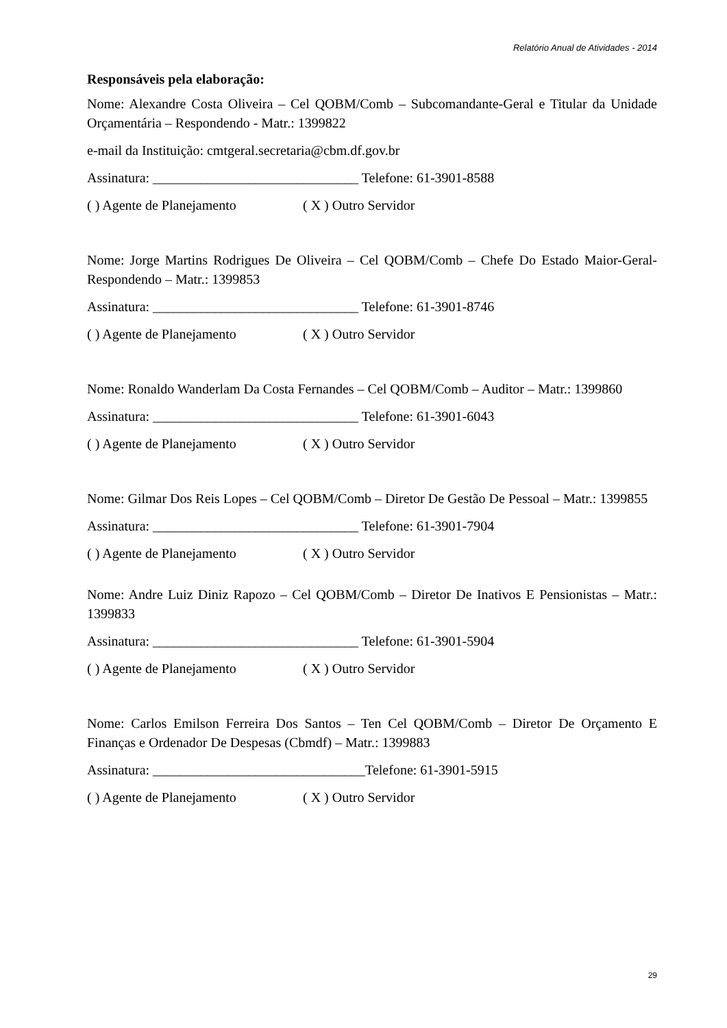Relatório Anual de Atividades - 2014
Responsáveis pela elaboração:
Nome: Alexandre Costa Oliveira – Cel QOBM/Comb – Subcomandante-Geral e Titular da Unidade Orçamentária – Respondendo - Matr.: 1399822
e-mail da Instituição: cmtgeral.secretaria@cbm.df.gov.br
Assinatura: ______________________________ Telefone: 61-3901-8588
( ) Agente de Planejamento ( X ) Outro Servidor
Nome: Jorge Martins Rodrigues De Oliveira – Cel QOBM/Comb – Chefe Do Estado Maior-Geral- Respondendo – Matr.: 1399853
Assinatura: ______________________________ Telefone: 61-3901-8746
( ) Agente de Planejamento ( X ) Outro Servidor
Nome: Ronaldo Wanderlam Da Costa Fernandes – Cel QOBM/Comb – Auditor – Matr.: 1399860
Assinatura: ______________________________ Telefone: 61-3901-6043
( ) Agente de Planejamento ( X ) Outro Servidor
Nome: Gilmar Dos Reis Lopes – Cel QOBM/Comb – Diretor De Gestão De Pessoal – Matr.: 1399855
Assinatura: ______________________________ Telefone: 61-3901-7904
( ) Agente de Planejamento ( X ) Outro Servidor
Nome: Andre Luiz Diniz Rapozo – Cel QOBM/Comb – Diretor De Inativos E Pensionistas – Matr.: 1399833
Assinatura: ______________________________ Telefone: 61-3901-5904
( ) Agente de Planejamento ( X ) Outro Servidor
Nome: Carlos Emilson Ferreira Dos Santos – Ten Cel QOBM/Comb – Diretor De Orçamento E Finanças e Ordenador De Despesas (Cbmdf) – Matr.: 1399883
Assinatura: _______________________________Telefone: 61-3901-5915
( ) Agente de Planejamento ( X ) Outro Servidor
29